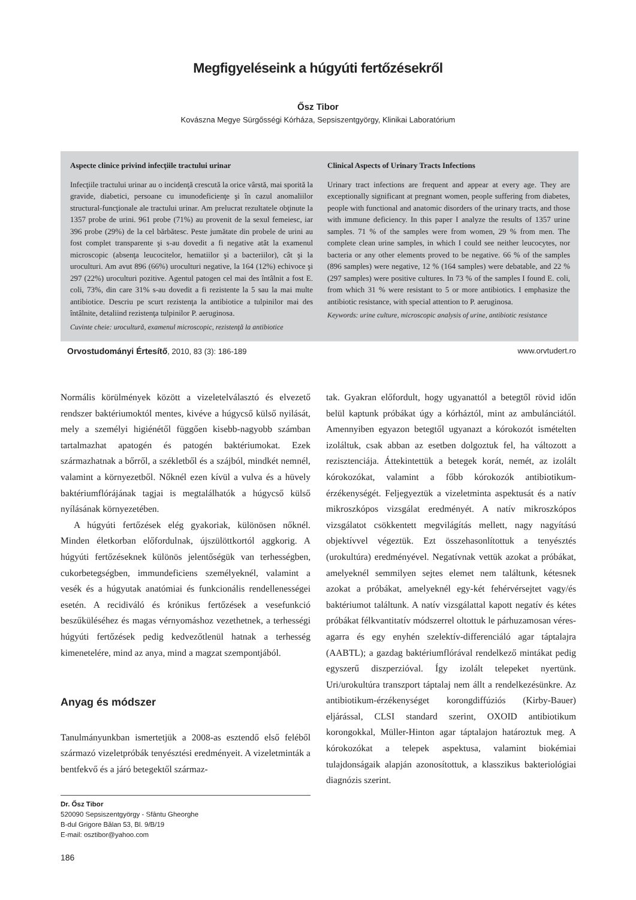Megfigyeléseink a húgyúti fertőzésekről
Ősz Tibor
Kovászna Megye Sürgősségi Kórháza, Sepsiszentgyörgy, Klinikai Laboratórium
Aspecte clinice privind infecţiile tractului urinar
Infecţiile tractului urinar au o incidenţă crescută la orice vârstă, mai sporită la gravide, diabetici, persoane cu imunodeficienţe şi în cazul anomaliilor structural-funcţionale ale tractului urinar. Am prelucrat rezultatele obţinute la 1357 probe de urini. 961 probe (71%) au provenit de la sexul femeiesc, iar 396 probe (29%) de la cel bărbătesc. Peste jumătate din probele de urini au fost complet transparente şi s-au dovedit a fi negative atât la examenul microscopic (absenţa leucocitelor, hematiilor şi a bacteriilor), cât şi la uroculturi. Am avut 896 (66%) uroculturi negative, la 164 (12%) echivoce şi 297 (22%) uroculturi pozitive. Agentul patogen cel mai des întâlnit a fost E. coli, 73%, din care 31% s-au dovedit a fi rezistente la 5 sau la mai multe antibiotice. Descriu pe scurt rezistenţa la antibiotice a tulpinilor mai des întâlnite, detaliind rezistenţa tulpinilor P. aeruginosa.
Cuvinte cheie: urocultură, examenul microscopic, rezistenţă la antibiotice
Clinical Aspects of Urinary Tracts Infections
Urinary tract infections are frequent and appear at every age. They are exceptionally significant at pregnant women, people suffering from diabetes, people with functional and anatomic disorders of the urinary tracts, and those with immune deficiency. In this paper I analyze the results of 1357 urine samples. 71 % of the samples were from women, 29 % from men. The complete clean urine samples, in which I could see neither leucocytes, nor bacteria or any other elements proved to be negative. 66 % of the samples (896 samples) were negative, 12 % (164 samples) were debatable, and 22 % (297 samples) were positive cultures. In 73 % of the samples I found E. coli, from which 31 % were resistant to 5 or more antibiotics. I emphasize the antibiotic resistance, with special attention to P. aeruginosa.
Keywords: urine culture, microscopic analysis of urine, antibiotic resistance
Orvostudományi Értesítő, 2010, 83 (3): 186-189 www.orvtudert.ro
Normális körülmények között a vizeletelválasztó és elvezető rendszer baktériumoktól mentes, kivéve a húgycső külső nyilását, mely a személyi higiénétől függően kisebb-nagyobb számban tartalmazhat apatogén és patogén baktériumokat. Ezek származhatnak a bőrről, a székletből és a szájból, mindkét nemnél, valamint a környezetből. Nőknél ezen kívül a vulva és a hüvely baktériumflórájának tagjai is megtalálhatók a húgycső külső nyílásának környezetében.
A húgyúti fertőzések elég gyakoriak, különösen nőknél. Minden életkorban előfordulnak, újszülöttkortól aggkorig. A húgyúti fertőzéseknek különös jelentőségük van terhességben, cukorbetegségben, immundeficiens személyeknél, valamint a vesék és a húgyutak anatómiai és funkcionális rendellenességei esetén. A recidiváló és krónikus fertőzések a vesefunkció beszűküléséhez és magas vérnyomáshoz vezethetnek, a terhességi húgyúti fertőzések pedig kedvezőtlenül hatnak a terhesség kimenetelére, mind az anya, mind a magzat szempontjából.
Anyag és módszer
Tanulmányunkban ismertetjük a 2008-as esztendő első feléből származó vizeletpróbák tenyésztési eredményeit. A vizeletminták a bentfekvő és a járó betegektől származ-
Dr. Ősz Tibor
520090 Sepsiszentgyörgy - Sfântu Gheorghe
B-dul Grigore Bălan 53, Bl. 9/B/19
E-mail: osztibor@yahoo.com
tak. Gyakran előfordult, hogy ugyanattól a betegtől rövid időn belül kaptunk próbákat úgy a kórháztól, mint az ambulánciától. Amennyiben egyazon betegtől ugyanazt a kórokozót ismételten izoláltuk, csak abban az esetben dolgoztuk fel, ha változott a rezisztenciája. Áttekintettük a betegek korát, nemét, az izolált kórokozókat, valamint a főbb kórokozók antibiotikum-érzékenységét. Feljegyeztük a vizeletminta aspektusát és a natív mikroszkópos vizsgálat eredményét. A natív mikroszkópos vizsgálatot csökkentett megvilágítás mellett, nagy nagyítású objektívvel végeztük. Ezt összehasonlítottuk a tenyésztés (urokultúra) eredményével. Negatívnak vettük azokat a próbákat, amelyeknél semmilyen sejtes elemet nem találtunk, kétesnek azokat a próbákat, amelyeknél egy-két fehérvérsejtet vagy/és baktériumot találtunk. A natív vizsgálattal kapott negatív és kétes próbákat félkvantitatív módszerrel oltottuk le párhuzamosan véres-agarra és egy enyhén szelektív-differenciáló agar táptalajra (AABTL); a gazdag baktériumflórával rendelkező mintákat pedig egyszerű diszperzióval. Így izolált telepeket nyertünk. Uri/urokultúra transzport táptalaj nem állt a rendelkezésünkre. Az antibiotikum-érzékenységet korongdiffúziós (Kirby-Bauer) eljárással, CLSI standard szerint, OXOID antibiotikum korongokkal, Müller-Hinton agar táptalajon határoztuk meg. A kórokozókat a telepek aspektusa, valamint biokémiai tulajdonságaik alapján azonosítottuk, a klasszikus bakteriológiai diagnózis szerint.
186